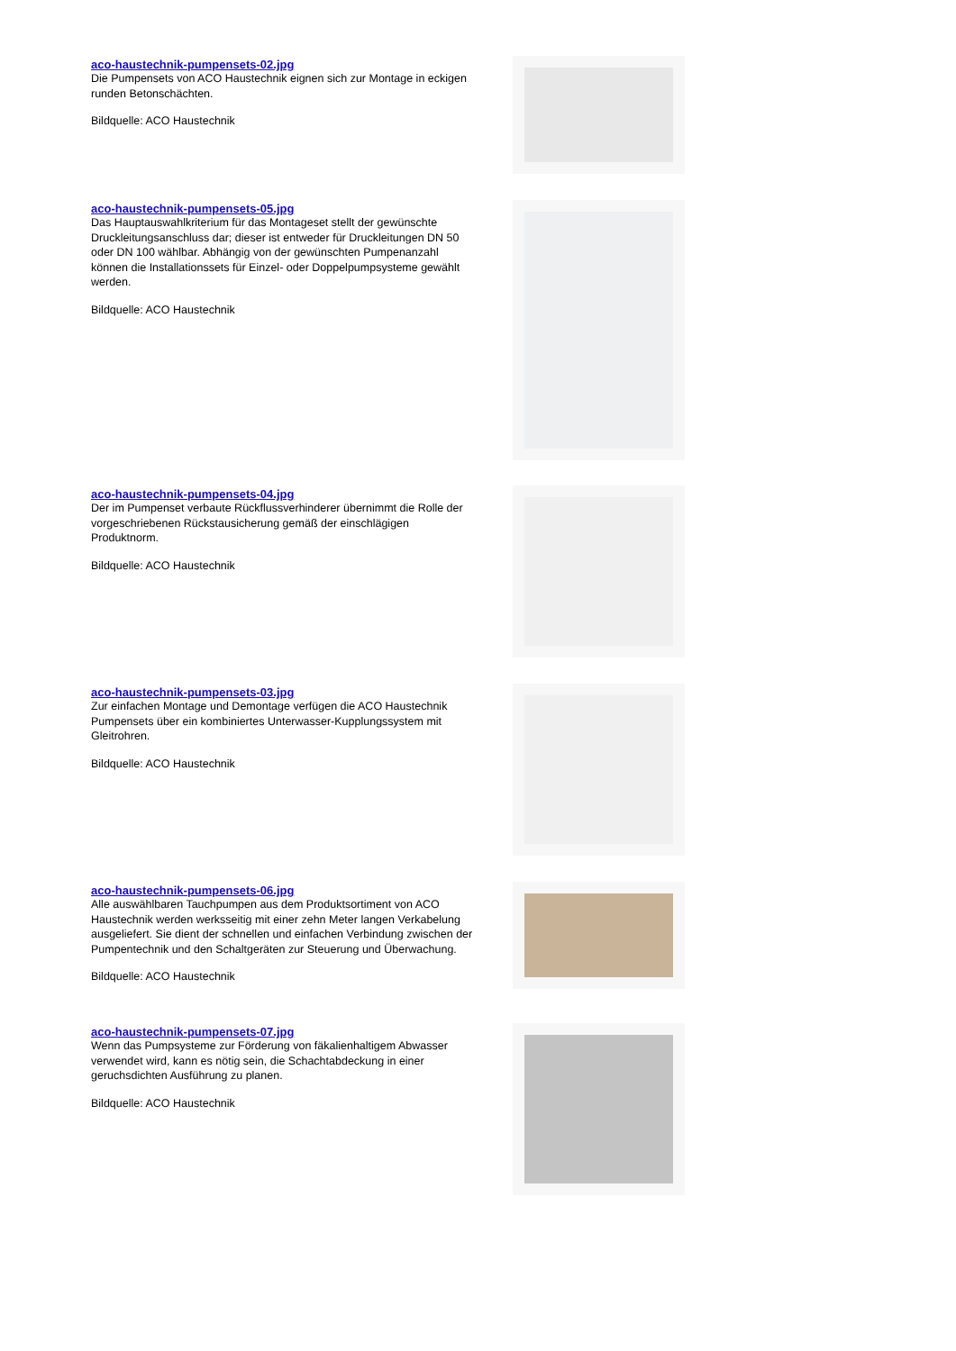aco-haustechnik-pumpensets-02.jpg
Die Pumpensets von ACO Haustechnik eignen sich zur Montage in eckigen runden Betonschächten.
Bildquelle: ACO Haustechnik
aco-haustechnik-pumpensets-05.jpg
Das Hauptauswahlkriterium für das Montageset stellt der gewünschte Druckleitungsanschluss dar; dieser ist entweder für Druckleitungen DN 50 oder DN 100 wählbar. Abhängig von der gewünschten Pumpenanzahl können die Installationssets für Einzel- oder Doppelpumpsysteme gewählt werden.
Bildquelle: ACO Haustechnik
aco-haustechnik-pumpensets-04.jpg
Der im Pumpenset verbaute Rückflussverhinderer übernimmt die Rolle der vorgeschriebenen Rückstausicherung gemäß der einschlägigen Produktnorm.
Bildquelle: ACO Haustechnik
aco-haustechnik-pumpensets-03.jpg
Zur einfachen Montage und Demontage verfügen die ACO Haustechnik Pumpensets über ein kombiniertes Unterwasser-Kupplungssystem mit Gleitrohren.
Bildquelle: ACO Haustechnik
aco-haustechnik-pumpensets-06.jpg
Alle auswählbaren Tauchpumpen aus dem Produktsortiment von ACO Haustechnik werden werksseitig mit einer zehn Meter langen Verkabelung ausgeliefert. Sie dient der schnellen und einfachen Verbindung zwischen der Pumpentechnik und den Schaltgeräten zur Steuerung und Überwachung.
Bildquelle: ACO Haustechnik
aco-haustechnik-pumpensets-07.jpg
Wenn das Pumpsysteme zur Förderung von fäkalienhaltigem Abwasser verwendet wird, kann es nötig sein, die Schachtabdeckung in einer geruchsdichten Ausführung zu planen.
Bildquelle: ACO Haustechnik